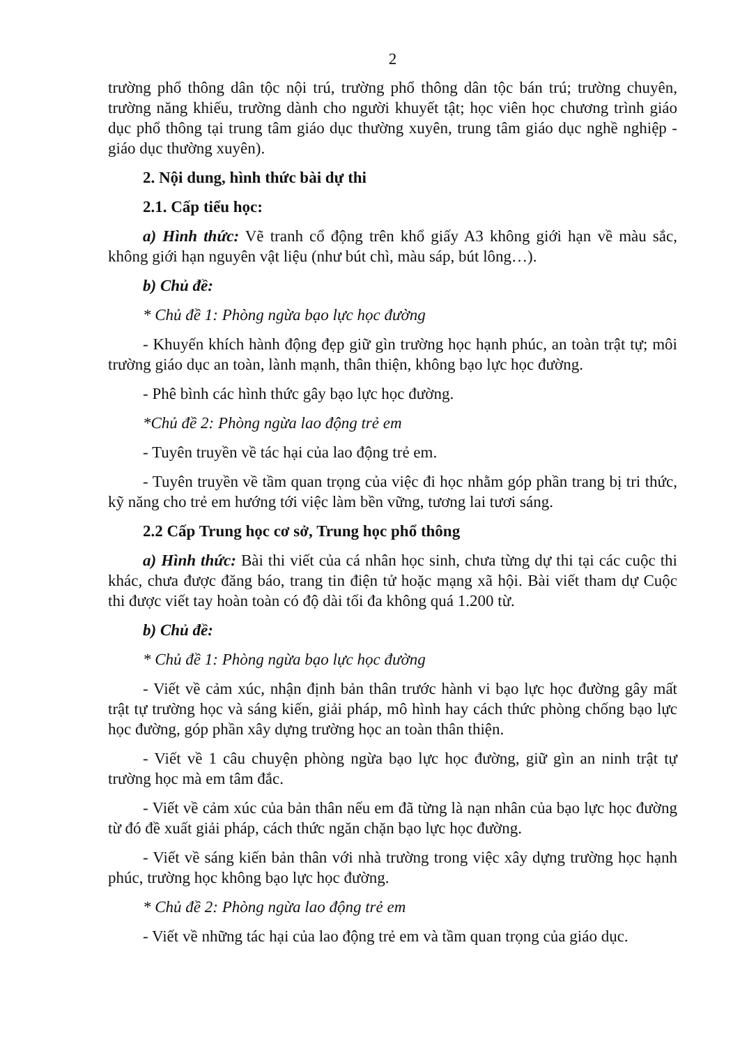2
trường phổ thông dân tộc nội trú, trường phổ thông dân tộc bán trú; trường chuyên, trường năng khiếu, trường dành cho người khuyết tật; học viên học chương trình giáo dục phổ thông tại trung tâm giáo dục thường xuyên, trung tâm giáo dục nghề nghiệp - giáo dục thường xuyên).
2. Nội dung, hình thức bài dự thi
2.1. Cấp tiểu học:
a) Hình thức: Vẽ tranh cổ động trên khổ giấy A3 không giới hạn về màu sắc, không giới hạn nguyên vật liệu (như bút chì, màu sáp, bút lông…).
b) Chủ đề:
* Chủ đề 1: Phòng ngừa bạo lực học đường
- Khuyến khích hành động đẹp giữ gìn trường học hạnh phúc, an toàn trật tự; môi trường giáo dục an toàn, lành mạnh, thân thiện, không bạo lực học đường.
- Phê bình các hình thức gây bạo lực học đường.
*Chủ đề 2: Phòng ngừa lao động trẻ em
- Tuyên truyền về tác hại của lao động trẻ em.
- Tuyên truyền về tầm quan trọng của việc đi học nhằm góp phần trang bị tri thức, kỹ năng cho trẻ em hướng tới việc làm bền vững, tương lai tươi sáng.
2.2 Cấp Trung học cơ sở, Trung học phổ thông
a) Hình thức: Bài thi viết của cá nhân học sinh, chưa từng dự thi tại các cuộc thi khác, chưa được đăng báo, trang tin điện tử hoặc mạng xã hội. Bài viết tham dự Cuộc thi được viết tay hoàn toàn có độ dài tối đa không quá 1.200 từ.
b) Chủ đề:
* Chủ đề 1: Phòng ngừa bạo lực học đường
- Viết về cảm xúc, nhận định bản thân trước hành vi bạo lực học đường gây mất trật tự trường học và sáng kiến, giải pháp, mô hình hay cách thức phòng chống bạo lực học đường, góp phần xây dựng trường học an toàn thân thiện.
- Viết về 1 câu chuyện phòng ngừa bạo lực học đường, giữ gìn an ninh trật tự trường học mà em tâm đắc.
- Viết về cảm xúc của bản thân nếu em đã từng là nạn nhân của bạo lực học đường từ đó đề xuất giải pháp, cách thức ngăn chặn bạo lực học đường.
- Viết về sáng kiến bản thân với nhà trường trong việc xây dựng trường học hạnh phúc, trường học không bạo lực học đường.
* Chủ đề 2: Phòng ngừa lao động trẻ em
- Viết về những tác hại của lao động trẻ em và tầm quan trọng của giáo dục.